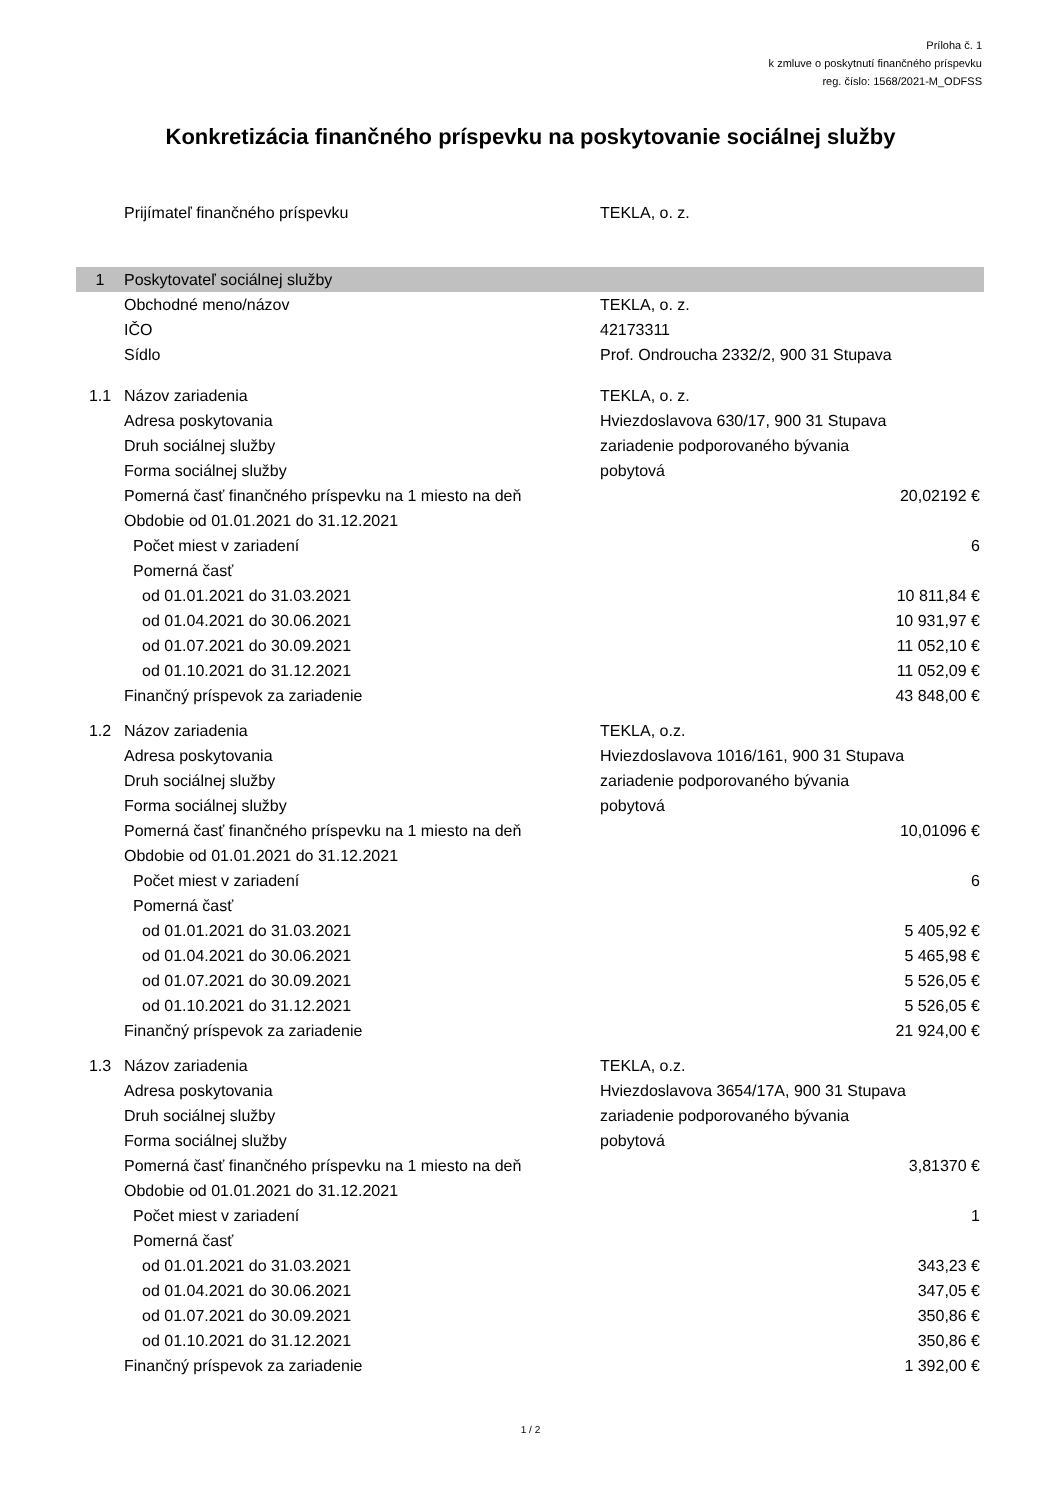Príloha č. 1
k zmluve o poskytnutí finančného príspevku
reg. číslo: 1568/2021-M_ODFSS
Konkretizácia finančného príspevku na poskytovanie sociálnej služby
| | Prijímateľ finančného príspevku | TEKLA, o. z. | |
| 1 | Poskytovateľ sociálnej služby | | |
| | Obchodné meno/názov | TEKLA, o. z. | |
| | IČO | 42173311 | |
| | Sídlo | Prof. Ondroucha 2332/2, 900 31 Stupava | |
| 1.1 | Názov zariadenia | TEKLA, o. z. | |
| | Adresa poskytovania | Hviezdoslavova 630/17, 900 31 Stupava | |
| | Druh sociálnej služby | zariadenie podporovaného bývania | |
| | Forma sociálnej služby | pobytová | |
| | Pomerná časť finančného príspevku na 1 miesto na deň | | 20,02192 € |
| | Obdobie od 01.01.2021 do 31.12.2021 | | |
| | Počet miest v zariadení | | 6 |
| | Pomerná časť | | |
| | od 01.01.2021 do 31.03.2021 | | 10 811,84 € |
| | od 01.04.2021 do 30.06.2021 | | 10 931,97 € |
| | od 01.07.2021 do 30.09.2021 | | 11 052,10 € |
| | od 01.10.2021 do 31.12.2021 | | 11 052,09 € |
| | Finančný príspevok za zariadenie | | 43 848,00 € |
| 1.2 | Názov zariadenia | TEKLA, o.z. | |
| | Adresa poskytovania | Hviezdoslavova 1016/161, 900 31 Stupava | |
| | Druh sociálnej služby | zariadenie podporovaného bývania | |
| | Forma sociálnej služby | pobytová | |
| | Pomerná časť finančného príspevku na 1 miesto na deň | | 10,01096 € |
| | Obdobie od 01.01.2021 do 31.12.2021 | | |
| | Počet miest v zariadení | | 6 |
| | Pomerná časť | | |
| | od 01.01.2021 do 31.03.2021 | | 5 405,92 € |
| | od 01.04.2021 do 30.06.2021 | | 5 465,98 € |
| | od 01.07.2021 do 30.09.2021 | | 5 526,05 € |
| | od 01.10.2021 do 31.12.2021 | | 5 526,05 € |
| | Finančný príspevok za zariadenie | | 21 924,00 € |
| 1.3 | Názov zariadenia | TEKLA, o.z. | |
| | Adresa poskytovania | Hviezdoslavova 3654/17A, 900 31 Stupava | |
| | Druh sociálnej služby | zariadenie podporovaného bývania | |
| | Forma sociálnej služby | pobytová | |
| | Pomerná časť finančného príspevku na 1 miesto na deň | | 3,81370 € |
| | Obdobie od 01.01.2021 do 31.12.2021 | | |
| | Počet miest v zariadení | | 1 |
| | Pomerná časť | | |
| | od 01.01.2021 do 31.03.2021 | | 343,23 € |
| | od 01.04.2021 do 30.06.2021 | | 347,05 € |
| | od 01.07.2021 do 30.09.2021 | | 350,86 € |
| | od 01.10.2021 do 31.12.2021 | | 350,86 € |
| | Finančný príspevok za zariadenie | | 1 392,00 € |
1 / 2